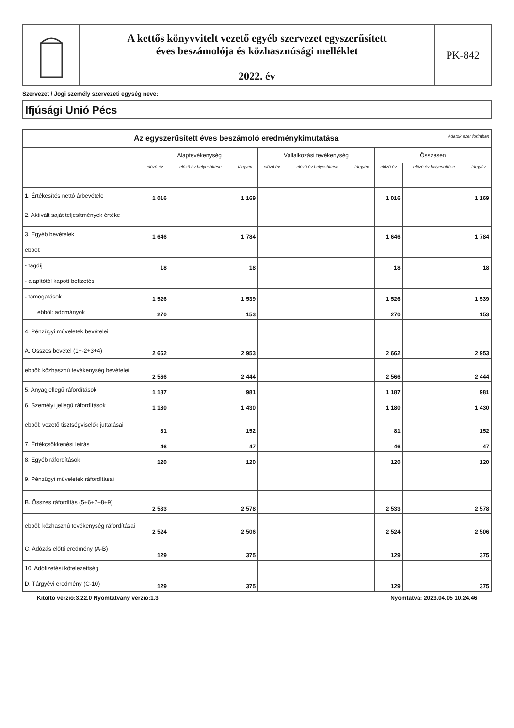A kettős könyvvitelt vezető egyéb szervezet egyszerűsített
éves beszámolója és közhasznúsági melléklet
2022. év
PK-842
Szervezet / Jogi személy szervezeti egység neve:
Ifjúsági Unió Pécs
| Az egyszerűsített éves beszámoló eredménykimutatása Adatok ezer forintban | | | | | | | | | |
| | Alaptevékenység | | | Vállalkozási tevékenység | | | Összesen | | |
| | előző év | előző év helyesbítése | tárgyév | előző év | előző év helyesbítése | tárgyév | előző év | előző év helyesbítése | tárgyév |
| 1. Értékesítés nettó árbevétele | 1 016 | | 1 169 | | | | 1 016 | | 1 169 |
| 2. Aktivált saját teljesítmények értéke | | | | | | | | | |
| 3. Egyéb bevételek | 1 646 | | 1 784 | | | | 1 646 | | 1 784 |
| ebből: | | | | | | | | | |
| - tagdíj | 18 | | 18 | | | | 18 | | 18 |
| - alapítótól kapott befizetés | | | | | | | | | |
| - támogatások | 1 526 | | 1 539 | | | | 1 526 | | 1 539 |
| ebből: adományok | 270 | | 153 | | | | 270 | | 153 |
| 4. Pénzügyi műveletek bevételei | | | | | | | | | |
| A. Összes bevétel (1+-2+3+4) | 2 662 | | 2 953 | | | | 2 662 | | 2 953 |
| ebből: közhasznú tevékenység bevételei | 2 566 | | 2 444 | | | | 2 566 | | 2 444 |
| 5. Anyagjellegű ráfordítások | 1 187 | | 981 | | | | 1 187 | | 981 |
| 6. Személyi jellegű ráfordítások | 1 180 | | 1 430 | | | | 1 180 | | 1 430 |
| ebből: vezető tisztségviselők juttatásai | 81 | | 152 | | | | 81 | | 152 |
| 7. Értékcsökkenési leírás | 46 | | 47 | | | | 46 | | 47 |
| 8. Egyéb ráfordítások | 120 | | 120 | | | | 120 | | 120 |
| 9. Pénzügyi műveletek ráfordításai | | | | | | | | | |
| B. Összes ráfordítás (5+6+7+8+9) | 2 533 | | 2 578 | | | | 2 533 | | 2 578 |
| ebből: közhasznú tevékenység ráfordításai | 2 524 | | 2 506 | | | | 2 524 | | 2 506 |
| C. Adózás előtti eredmény (A-B) | 129 | | 375 | | | | 129 | | 375 |
| 10. Adófizetési kötelezettség | | | | | | | | | |
| D. Tárgyévi eredmény (C-10) | 129 | | 375 | | | | 129 | | 375 |
Kitöltő verzió:3.22.0 Nyomtatvány verzió:1.3 Nyomtatva: 2023.04.05 10.24.46